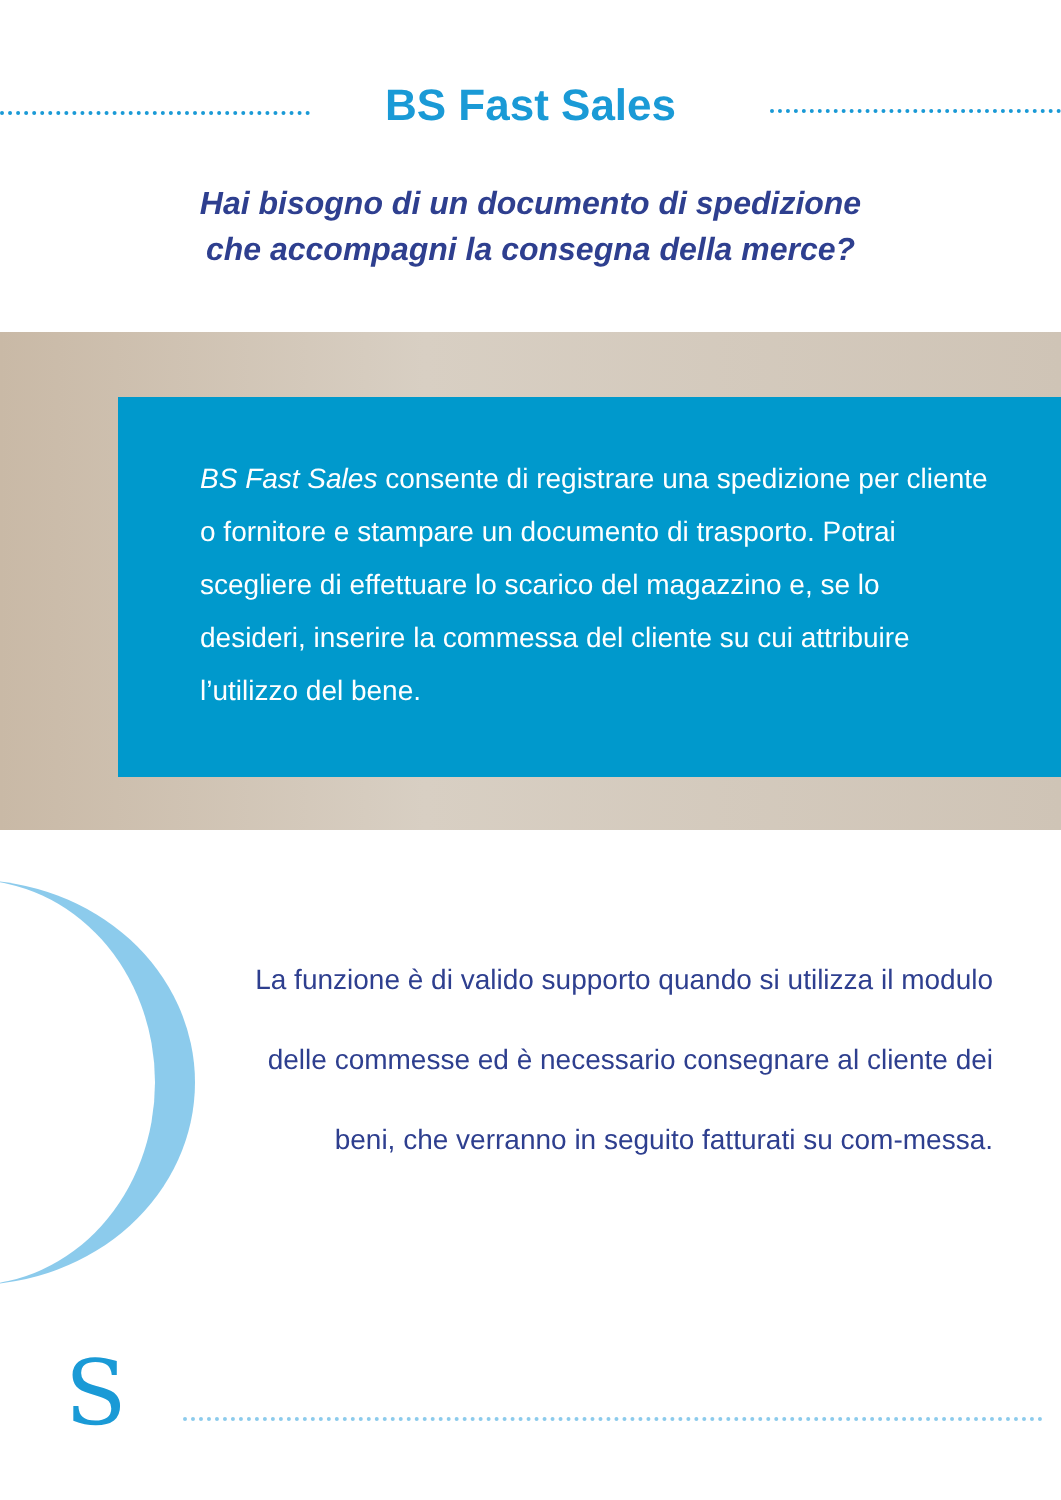BS Fast Sales
Hai bisogno di un documento di spedizione
che accompagni la consegna della merce?
BS Fast Sales consente di registrare una spedizione per cliente o fornitore e stampare un documento di trasporto. Potrai scegliere di effettuare lo scarico del magazzino e, se lo desideri, inserire la commessa del cliente su cui attribuire l’utilizzo del bene.
La funzione è di valido supporto quando si utilizza il modulo delle commesse ed è necessario consegnare al cliente dei beni, che verranno in seguito fatturati su com-messa.
S